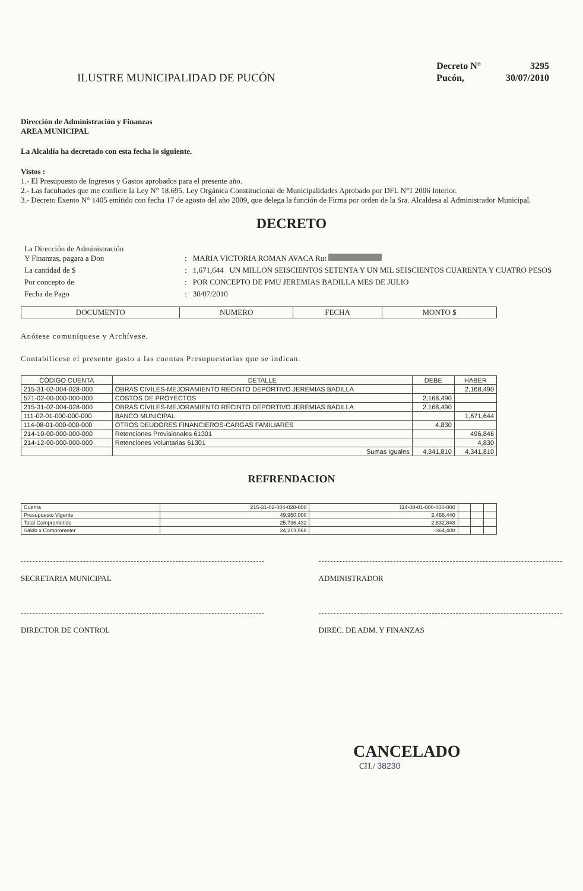ILUSTRE MUNICIPALIDAD DE PUCÓN
| Decreto N° | 3295 |
| Pucón, | 30/07/2010 |
Dirección de Administración y Finanzas
AREA MUNICIPAL
La Alcaldía ha decretado con esta fecha lo siguiente.
Vistos :
1.- El Presupuesto de Ingresos y Gastos aprobados para el presente año.
2.- Las facultades que me confiere la Ley N° 18.695. Ley Orgánica Constitucional de Municipalidades Aprobado por DFL N°1 2006 Interior.
3.- Decreto Exento N° 1405 emitido con fecha 17 de agosto del año 2009, que delega la función de Firma por orden de la Sra. Alcaldesa al Administrador Municipal.
DECRETO
| La Dirección de Administración Y Finanzas, pagara a Don | : | MARIA VICTORIA ROMAN AVACA Rut |
| La cantidad de $ | : | 1,671,644 UN MILLON SEISCIENTOS SETENTA Y UN MIL SEISCIENTOS CUARENTA Y CUATRO PESOS |
| Por concepto de | : | POR CONCEPTO DE PMU JEREMIAS BADILLA MES DE JULIO |
| Fecha de Pago | : | 30/07/2010 |
| DOCUMENTO | NUMERO | FECHA | MONTO $ |
| --- | --- | --- | --- |
Anótese comuníquese y Archívese.
Contabilícese el presente gasto a las cuentas Presupuestarias que se indican.
| CÓDIGO CUENTA | DETALLE | DEBE | HABER |
| --- | --- | --- | --- |
| 215-31-02-004-028-000 | OBRAS CIVILES-MEJORAMIENTO RECINTO DEPORTIVO JEREMIAS BADILLA | | 2,168,490 |
| 571-02-00-000-000-000 | COSTOS DE PROYECTOS | 2,168,490 | |
| 215-31-02-004-028-000 | OBRAS CIVILES-MEJORAMIENTO RECINTO DEPORTIVO JEREMIAS BADILLA | 2,168,490 | |
| 111-02-01-000-000-000 | BANCO MUNICIPAL | | 1,671,644 |
| 114-08-01-000-000-000 | OTROS DEUDORES FINANCIEROS-CARGAS FAMILIARES | 4,830 | |
| 214-10-00-000-000-000 | Retenciones Previsionales 61301 | | 496,846 |
| 214-12-00-000-000-000 | Retenciones Voluntarias 61301 | | 4,830 |
| | Sumas Iguales | 4,341,810 | 4,341,810 |
REFRENDACION
| Cuenta | 215-31-02-004-028-000 | 114-08-01-000-000-000 | | | |
| Presupuesto Vigente | 49,950,000 | 2,468,440 | | | |
| Total Comprometido | 25,736,432 | 2,832,848 | | | |
| Saldo x Comprometer | 24,213,568 | -364,408 | | | |
SECRETARIA MUNICIPAL ADMINISTRADOR
DIRECTOR DE CONTROL DIREC. DE ADM. Y FINANZAS
CANCELADO
CH./ 38230